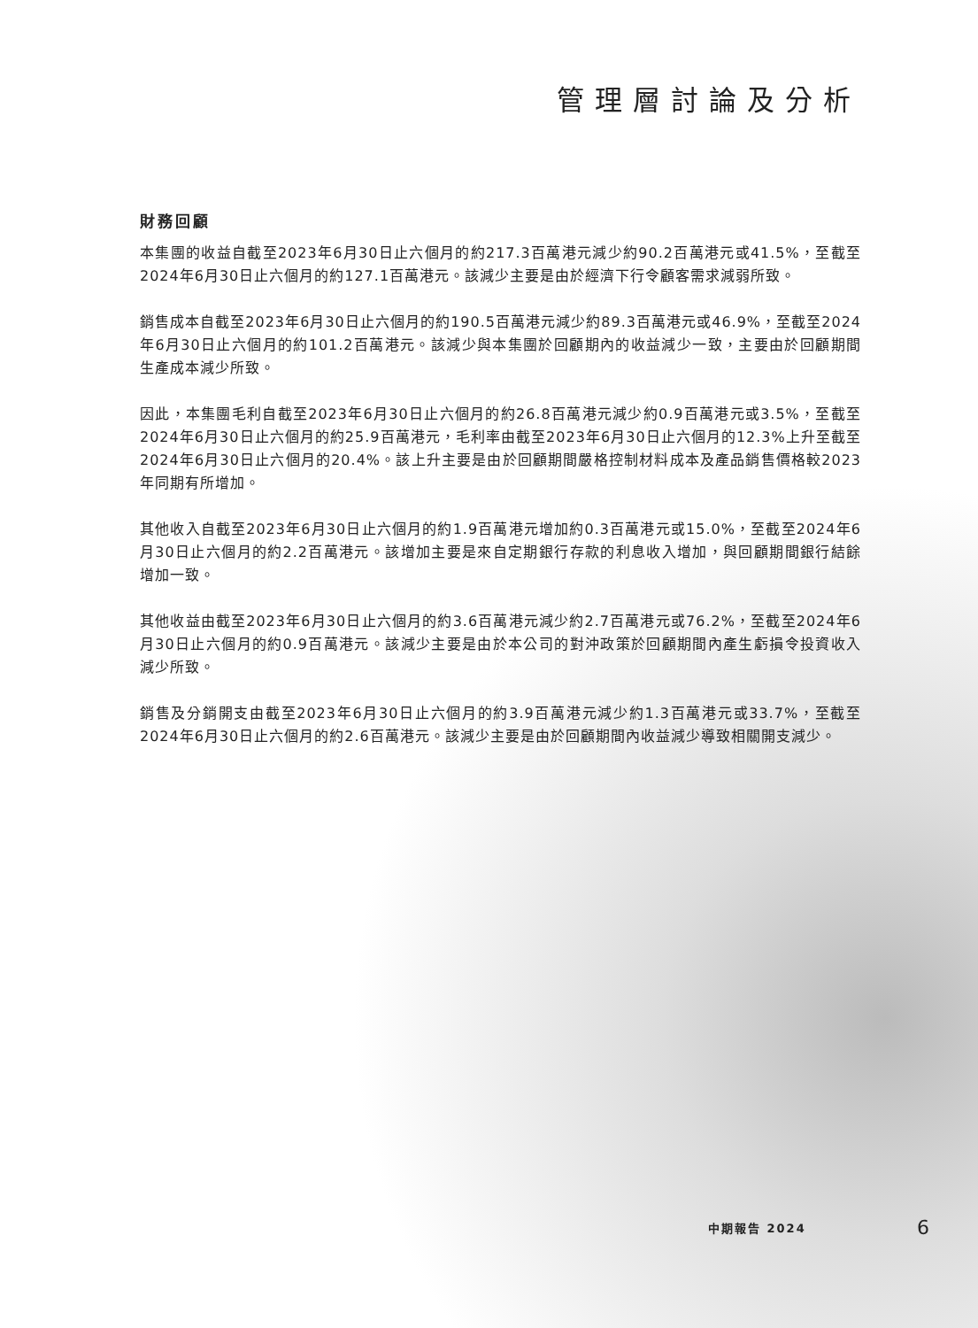管理層討論及分析
財務回顧
本集團的收益自截至2023年6月30日止六個月的約217.3百萬港元減少約90.2百萬港元或41.5%，至截至2024年6月30日止六個月的約127.1百萬港元。該減少主要是由於經濟下行令顧客需求減弱所致。
銷售成本自截至2023年6月30日止六個月的約190.5百萬港元減少約89.3百萬港元或46.9%，至截至2024年6月30日止六個月的約101.2百萬港元。該減少與本集團於回顧期內的收益減少一致，主要由於回顧期間生產成本減少所致。
因此，本集團毛利自截至2023年6月30日止六個月的約26.8百萬港元減少約0.9百萬港元或3.5%，至截至2024年6月30日止六個月的約25.9百萬港元，毛利率由截至2023年6月30日止六個月的12.3%上升至截至2024年6月30日止六個月的20.4%。該上升主要是由於回顧期間嚴格控制材料成本及產品銷售價格較2023年同期有所增加。
其他收入自截至2023年6月30日止六個月的約1.9百萬港元增加約0.3百萬港元或15.0%，至截至2024年6月30日止六個月的約2.2百萬港元。該增加主要是來自定期銀行存款的利息收入增加，與回顧期間銀行結餘增加一致。
其他收益由截至2023年6月30日止六個月的約3.6百萬港元減少約2.7百萬港元或76.2%，至截至2024年6月30日止六個月的約0.9百萬港元。該減少主要是由於本公司的對沖政策於回顧期間內產生虧損令投資收入減少所致。
銷售及分銷開支由截至2023年6月30日止六個月的約3.9百萬港元減少約1.3百萬港元或33.7%，至截至2024年6月30日止六個月的約2.6百萬港元。該減少主要是由於回顧期間內收益減少導致相關開支減少。
中期報告 2024 6